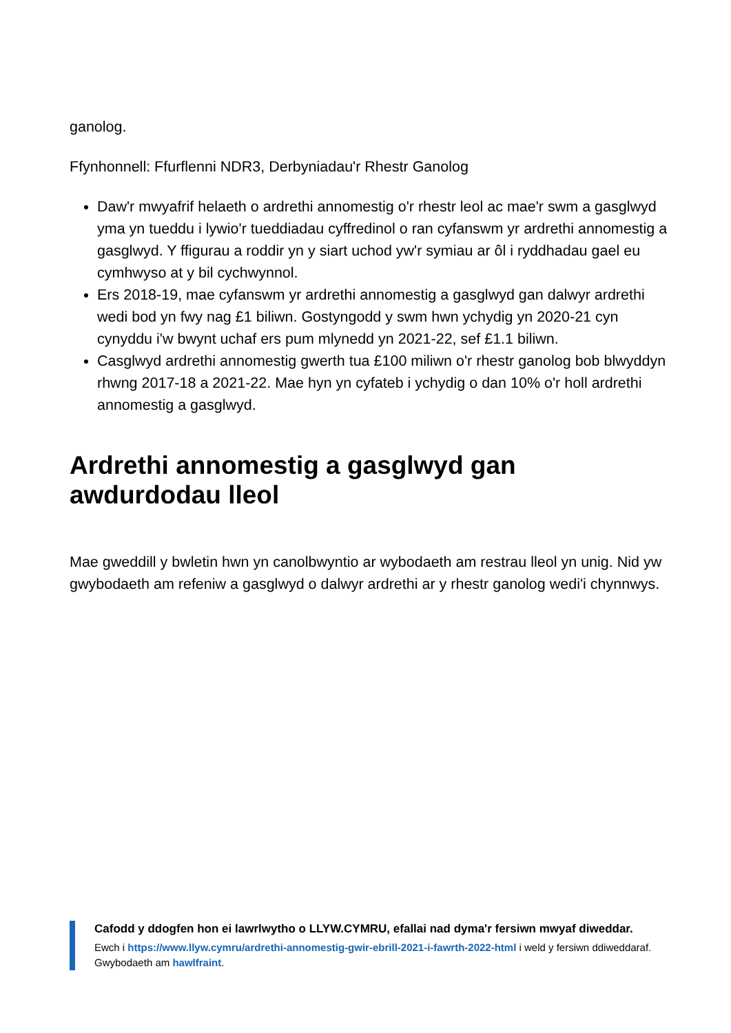ganolog.
Ffynhonnell: Ffurflenni NDR3, Derbyniadau'r Rhestr Ganolog
Daw'r mwyafrif helaeth o ardrethi annomestig o'r rhestr leol ac mae'r swm a gasglwyd yma yn tueddu i lywio'r tueddiadau cyffredinol o ran cyfanswm yr ardrethi annomestig a gasglwyd. Y ffigurau a roddir yn y siart uchod yw'r symiau ar ôl i ryddhadau gael eu cymhwyso at y bil cychwynnol.
Ers 2018-19, mae cyfanswm yr ardrethi annomestig a gasglwyd gan dalwyr ardrethi wedi bod yn fwy nag £1 biliwn. Gostyngodd y swm hwn ychydig yn 2020-21 cyn cynyddu i'w bwynt uchaf ers pum mlynedd yn 2021-22, sef £1.1 biliwn.
Casglwyd ardrethi annomestig gwerth tua £100 miliwn o'r rhestr ganolog bob blwyddyn rhwng 2017-18 a 2021-22. Mae hyn yn cyfateb i ychydig o dan 10% o'r holl ardrethi annomestig a gasglwyd.
Ardrethi annomestig a gasglwyd gan awdurdodau lleol
Mae gweddill y bwletin hwn yn canolbwyntio ar wybodaeth am restrau lleol yn unig. Nid yw gwybodaeth am refeniw a gasglwyd o dalwyr ardrethi ar y rhestr ganolog wedi'i chynnwys.
Cafodd y ddogfen hon ei lawrlwytho o LLYW.CYMRU, efallai nad dyma'r fersiwn mwyaf diweddar.
Ewch i https://www.llyw.cymru/ardrethi-annomestig-gwir-ebrill-2021-i-fawrth-2022-html i weld y fersiwn ddiweddaraf.
Gwybodaeth am hawlfraint.